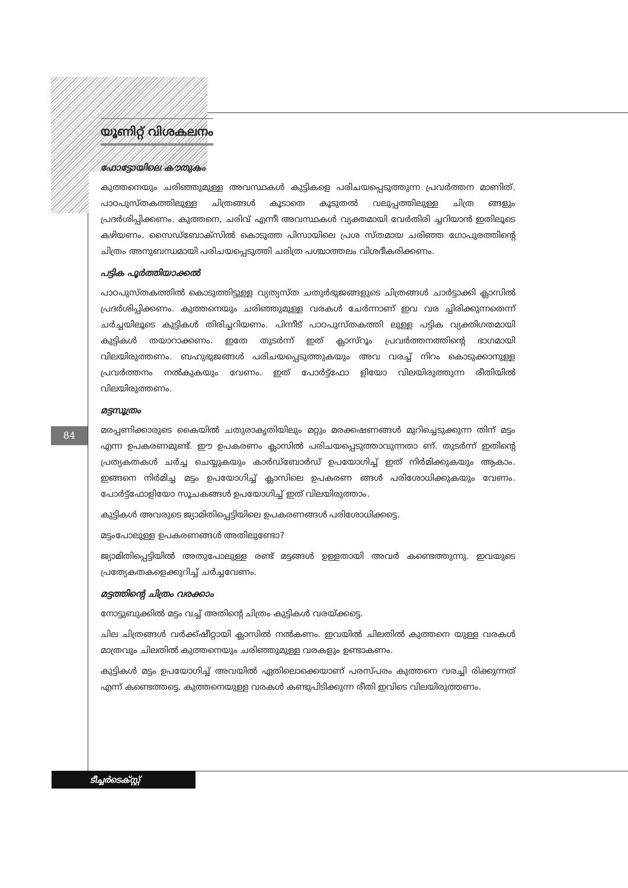യൂണിറ്റ് വിശകലനം
ഫോട്ടോയിലെ കൗതുകം
കുത്തനെയും ചരിഞ്ഞുമുള്ള അവസ്ഥകൾ കുട്ടികളെ പരിചയപ്പെടുത്തുന്ന പ്രവർത്തന മാണിത്. പാഠപുസ്തകത്തിലുള്ള ചിത്രങ്ങൾ കൂടാതെ കൂടുതൽ വലുപ്പത്തിലുള്ള ചിത്ര ങ്ങളും പ്രദർശിപ്പിക്കണം. കുത്തനെ, ചരിവ് എന്നീ അവസ്ഥകൾ വ്യക്തമായി വേർതിരി ച്ചറിയാൻ ഇതിലൂടെ കഴിയണം. സൈഡ്ബോക്സിൽ കൊടുത്ത പിസായിലെ പ്രശ സ്തമായ ചരിഞ്ഞ ഗോപുരത്തിന്റെ ചിത്രം അനുബന്ധമായി പരിചയപ്പെടുത്തി ചരിത്ര പശ്ചാത്തലം വിശദീകരിക്കണം.
പട്ടിക പൂർത്തിയാക്കൽ
പാഠപുസ്തകത്തിൽ കൊടുത്തിട്ടുള്ള വ്യത്യസ്ത ചതുർഭുജങ്ങളുടെ ചിത്രങ്ങൾ ചാർട്ടാക്കി ക്ലാസിൽ പ്രദർശിപ്പിക്കണം. കുത്തനെയും ചരിഞ്ഞുമുള്ള വരകൾ ചേർന്നാണ് ഇവ വര ച്ചിരിക്കുന്നതെന്ന് ചർച്ചയിലൂടെ കുട്ടികൾ തിരിച്ചറിയണം. പിന്നീട് പാഠപുസ്തകത്തി ലുള്ള പട്ടിക വ്യക്തിഗതമായി കുട്ടികൾ തയാറാക്കണം. ഇതേ തുടർന്ന് ഇത് ക്ലാസ്റൂം പ്രവർത്തനത്തിന്റെ ഭാഗമായി വിലയിരുത്തണം. ബഹുഭുജങ്ങൾ പരിചയപ്പെടുത്തുകയും അവ വരച്ച് നിറം കൊടുക്കാനുള്ള പ്രവർത്തനം നൽകുകയും വേണം. ഇത് പോർട്ട്ഫോ ളിയോ വിലയിരുത്തുന്ന രീതിയിൽ വിലയിരുത്തണം.
മട്ടസൂത്രം
മരപ്പണിക്കാരുടെ കൈയിൽ ചതുരാകൃതിയിലും മറ്റും മരക്കഷണങ്ങൾ മുറിച്ചെടുക്കുന്ന തിന് മട്ടം എന്ന ഉപകരണമുണ്ട്. ഈ ഉപകരണം ക്ലാസിൽ പരിചയപ്പെടുത്താവുന്നതാ ണ്. തുടർന്ന് ഇതിന്റെ പ്രത്യകതകൾ ചർച്ച ചെയ്യുകയും കാർഡ്ബോർഡ് ഉപയോഗിച്ച് ഇത് നിർമിക്കുകയും ആകാം. ഇങ്ങനെ നിർമിച്ച മട്ടം ഉപയോഗിച്ച് ക്ലാസിലെ ഉപകരണ ങ്ങൾ പരിശോധിക്കുകയും വേണം. പോർട്ട്ഫോളിയോ സൂചകങ്ങൾ ഉപയോഗിച്ച് ഇത് വിലയിരുത്താം.
കുട്ടികൾ അവരുടെ ജ്യാമിതിപ്പെട്ടിയിലെ ഉപകരണങ്ങൾ പരിശോധിക്കട്ടെ.
മട്ടംപോലുള്ള ഉപകരണങ്ങൾ അതിലുണ്ടോ?
ജ്യാമിതിപ്പെട്ടിയിൽ അതുപോലുള്ള രണ്ട് മട്ടങ്ങൾ ഉള്ളതായി അവർ കണ്ടെത്തുന്നു. ഇവയുടെ പ്രത്യേകതകളെക്കുറിച്ച് ചർച്ചവേണം.
മട്ടത്തിന്റെ ചിത്രം വരക്കാം
നോട്ടുബുക്കിൽ മട്ടം വച്ച് അതിന്റെ ചിത്രം കുട്ടികൾ വരയ്ക്കട്ടെ.
ചില ചിത്രങ്ങൾ വർക്ക്ഷീറ്റായി ക്ലാസിൽ നൽകണം. ഇവയിൽ ചിലതിൽ കുത്തനെ യുള്ള വരകൾ മാത്രവും ചിലതിൽ കുത്തനെയും ചരിഞ്ഞുമുള്ള വരകളും ഉണ്ടാകണം.
കുട്ടികൾ മട്ടം ഉപയോഗിച്ച് അവയിൽ ഏതിലൊക്കെയാണ് പരസ്പരം കുത്തനെ വരച്ചി രിക്കുന്നത് എന്ന് കണ്ടെത്തട്ടെ. കുത്തനെയുള്ള വരകൾ കണ്ടുപിടിക്കുന്ന രീതി ഇവിടെ വിലയിരുത്തണം.
84
ടീച്ചർടെക്സ്റ്റ്